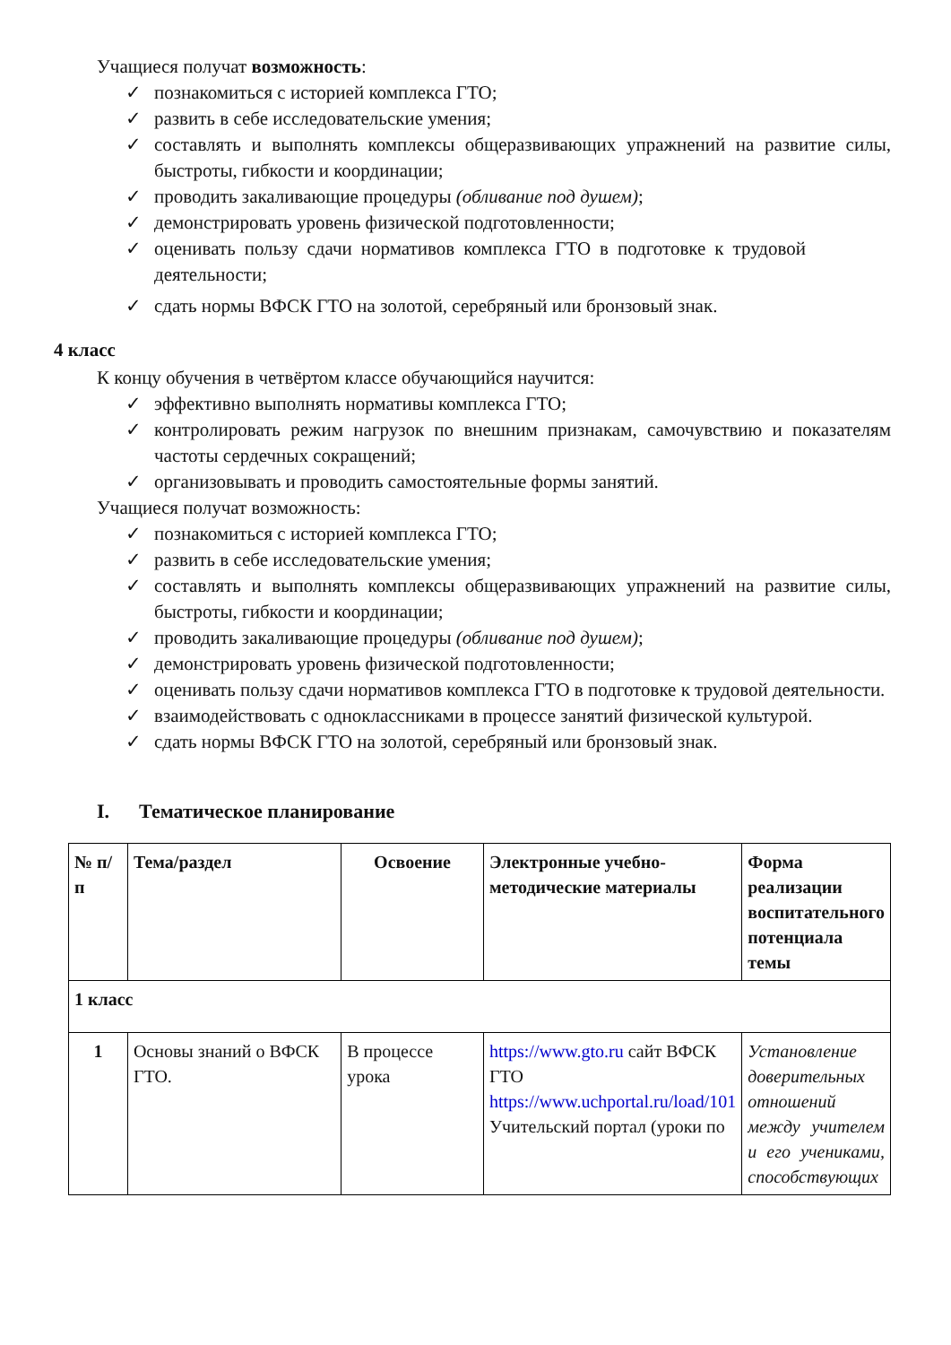Учащиеся получат возможность:
✓ познакомиться с историей комплекса ГТО;
✓ развить в себе исследовательские умения;
✓ составлять и выполнять комплексы общеразвивающих упражнений на развитие силы, быстроты, гибкости и координации;
✓ проводить закаливающие процедуры (обливание под душем);
✓ демонстрировать уровень физической подготовленности;
✓ оценивать пользу сдачи нормативов комплекса ГТО в подготовке к трудовой деятельности;
✓ сдать нормы ВФСК ГТО на золотой, серебряный или бронзовый знак.
4 класс
К концу обучения в четвёртом классе обучающийся научится:
✓ эффективно выполнять нормативы комплекса ГТО;
✓ контролировать режим нагрузок по внешним признакам, самочувствию и показателям частоты сердечных сокращений;
✓ организовывать и проводить самостоятельные формы занятий.
Учащиеся получат возможность:
✓ познакомиться с историей комплекса ГТО;
✓ развить в себе исследовательские умения;
✓ составлять и выполнять комплексы общеразвивающих упражнений на развитие силы, быстроты, гибкости и координации;
✓ проводить закаливающие процедуры (обливание под душем);
✓ демонстрировать уровень физической подготовленности;
✓ оценивать пользу сдачи нормативов комплекса ГТО в подготовке к трудовой деятельности.
✓ взаимодействовать с одноклассниками в процессе занятий физической культурой.
✓ сдать нормы ВФСК ГТО на золотой, серебряный или бронзовый знак.
I. Тематическое планирование
| № п/п | Тема/раздел | Освоение | Электронные учебно-методические материалы | Форма реализации воспитательного потенциала темы |
| 1 класс | | | | |
| 1 | Основы знаний о ВФСК ГТО. | В процессе урока | https://www.gto.ru сайт ВФСК ГТО https://www.uchportal.ru/load/101 Учительский портал (уроки по | Установление доверительных отношений между учителем и его учениками, способствующих |